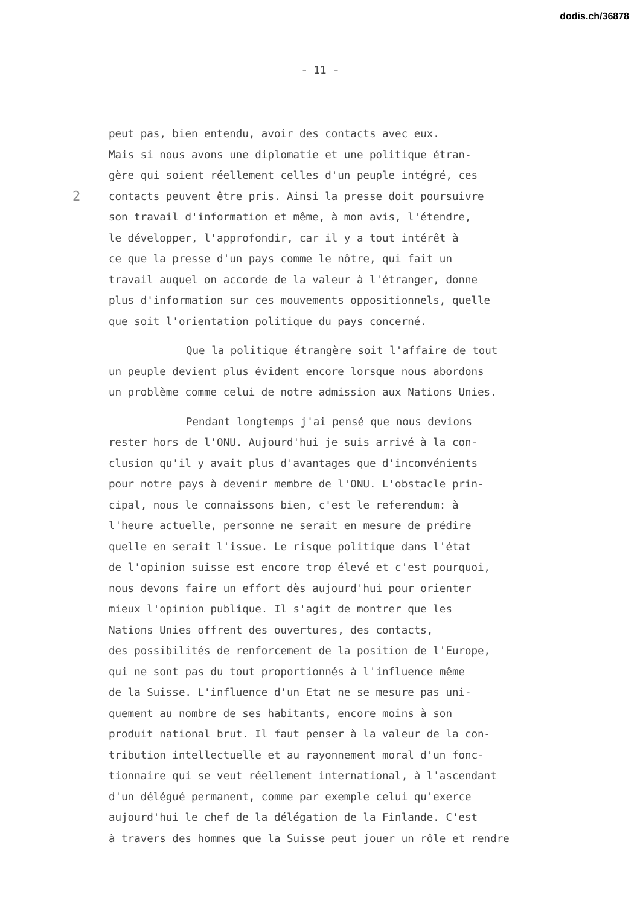dodis.ch/36878
- 11 -
peut pas, bien entendu, avoir des contacts avec eux.
Mais si nous avons une diplomatie et une politique étran-
gère qui soient réellement celles d'un peuple intégré, ces
2 contacts peuvent être pris. Ainsi la presse doit poursuivre
son travail d'information et même, à mon avis, l'étendre,
le développer, l'approfondir, car il y a tout intérêt à
ce que la presse d'un pays comme le nôtre, qui fait un
travail auquel on accorde de la valeur à l'étranger, donne
plus d'information sur ces mouvements oppositionnels, quelle
que soit l'orientation politique du pays concerné.
Que la politique étrangère soit l'affaire de tout
un peuple devient plus évident encore lorsque nous abordons
un problème comme celui de notre admission aux Nations Unies.
Pendant longtemps j'ai pensé que nous devions
rester hors de l'ONU. Aujourd'hui je suis arrivé à la con-
clusion qu'il y avait plus d'avantages que d'inconvénients
pour notre pays à devenir membre de l'ONU. L'obstacle prin-
cipal, nous le connaissons bien, c'est le referendum: à
l'heure actuelle, personne ne serait en mesure de prédire
quelle en serait l'issue. Le risque politique dans l'état
de l'opinion suisse est encore trop élevé et c'est pourquoi,
nous devons faire un effort dès aujourd'hui pour orienter
mieux l'opinion publique. Il s'agit de montrer que les
Nations Unies offrent des ouvertures, des contacts,
des possibilités de renforcement de la position de l'Europe,
qui ne sont pas du tout proportionnés à l'influence même
de la Suisse. L'influence d'un Etat ne se mesure pas uni-
quement au nombre de ses habitants, encore moins à son
produit national brut. Il faut penser à la valeur de la con-
tribution intellectuelle et au rayonnement moral d'un fonc-
tionnaire qui se veut réellement international, à l'ascendant
d'un délégué permanent, comme par exemple celui qu'exerce
aujourd'hui le chef de la délégation de la Finlande. C'est
à travers des hommes que la Suisse peut jouer un rôle et rendre